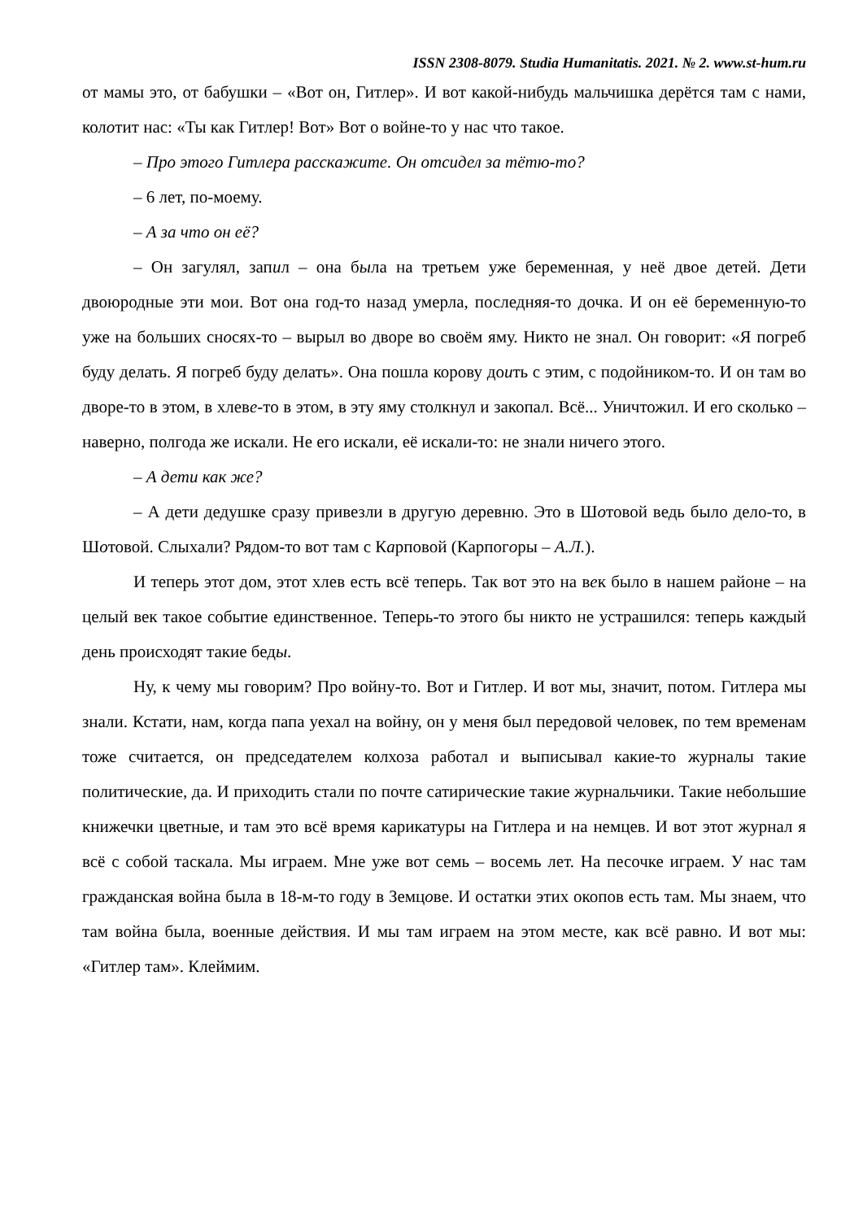ISSN 2308-8079. Studia Humanitatis. 2021. № 2. www.st-hum.ru
от мамы это, от бабушки – «Вот он, Гитлер». И вот какой-нибудь мальчишка дерётся там с нами, колотит нас: «Ты как Гитлер! Вот» Вот о войне-то у нас что такое.
– Про этого Гитлера расскажите. Он отсидел за тётю-то?
– 6 лет, по-моему.
– А за что он её?
– Он загулял, запил – она была на третьем уже беременная, у неё двое детей. Дети двоюродные эти мои. Вот она год-то назад умерла, последняя-то дочка. И он её беременную-то уже на больших сносях-то – вырыл во дворе во своём яму. Никто не знал. Он говорит: «Я погреб буду делать. Я погреб буду делать». Она пошла корову доить с этим, с подойником-то. И он там во дворе-то в этом, в хлеве-то в этом, в эту яму столкнул и закопал. Всё... Уничтожил. И его сколько – наверно, полгода же искали. Не его искали, её искали-то: не знали ничего этого.
– А дети как же?
– А дети дедушке сразу привезли в другую деревню. Это в Шотовой ведь было дело-то, в Шотовой. Слыхали? Рядом-то вот там с Карповой (Карпогоры – А.Л.).
И теперь этот дом, этот хлев есть всё теперь. Так вот это на век было в нашем районе – на целый век такое событие единственное. Теперь-то этого бы никто не устрашился: теперь каждый день происходят такие беды.
Ну, к чему мы говорим? Про войну-то. Вот и Гитлер. И вот мы, значит, потом. Гитлера мы знали. Кстати, нам, когда папа уехал на войну, он у меня был передовой человек, по тем временам тоже считается, он председателем колхоза работал и выписывал какие-то журналы такие политические, да. И приходить стали по почте сатирические такие журнальчики. Такие небольшие книжечки цветные, и там это всё время карикатуры на Гитлера и на немцев. И вот этот журнал я всё с собой таскала. Мы играем. Мне уже вот семь – восемь лет. На песочке играем. У нас там гражданская война была в 18-м-то году в Земцове. И остатки этих окопов есть там. Мы знаем, что там война была, военные действия. И мы там играем на этом месте, как всё равно. И вот мы: «Гитлер там». Клеймим.